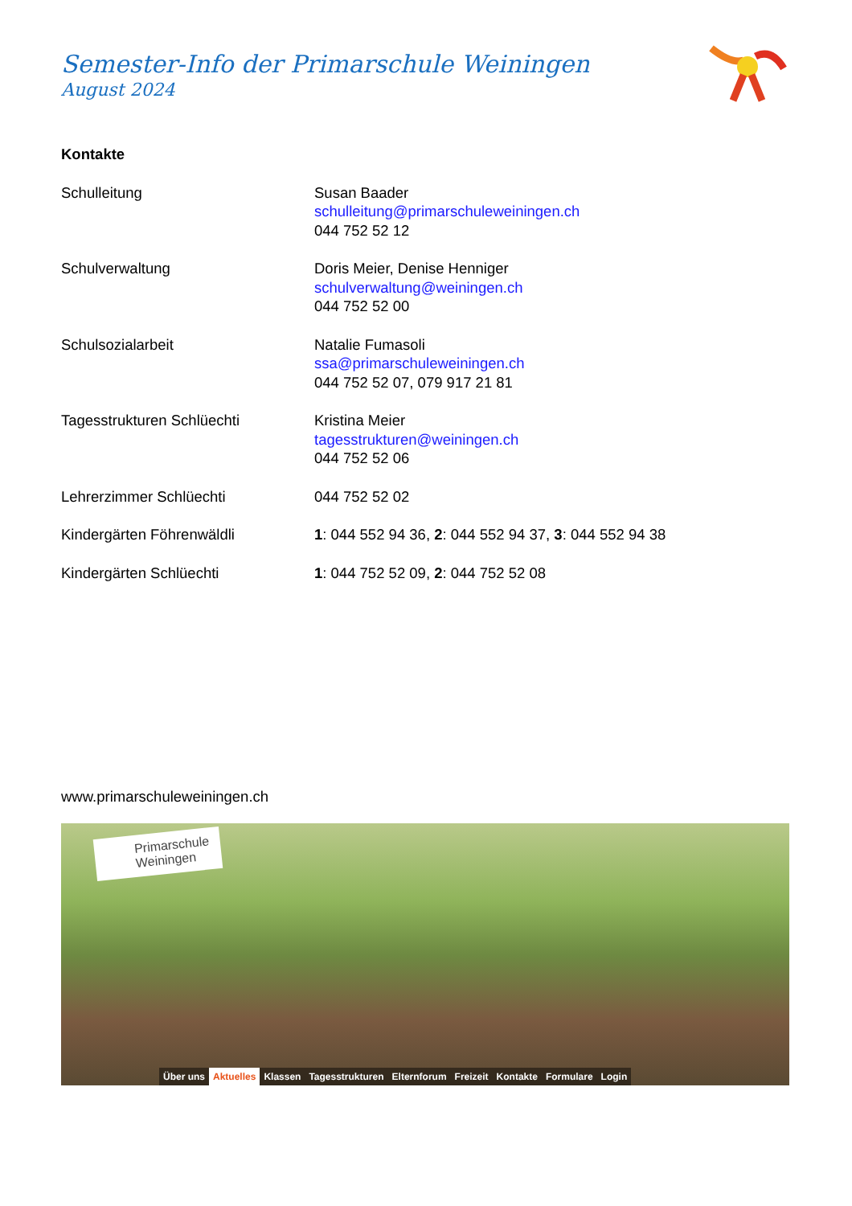Semester-Info der Primarschule Weiningen
August 2024
Kontakte
Schulleitung Susan Baader
schulleitung@primarschuleweiningen.ch
044 752 52 12
Schulverwaltung Doris Meier, Denise Henniger
schulverwaltung@weiningen.ch
044 752 52 00
Schulsozialarbeit Natalie Fumasoli
ssa@primarschuleweiningen.ch
044 752 52 07, 079 917 21 81
Tagesstrukturen Schlüechti Kristina Meier
tagesstrukturen@weiningen.ch
044 752 52 06
Lehrerzimmer Schlüechti 044 752 52 02
Kindergärten Föhrenwäldli 1: 044 552 94 36, 2: 044 552 94 37, 3: 044 552 94 38
Kindergärten Schlüechti 1: 044 752 52 09, 2: 044 752 52 08
www.primarschuleweiningen.ch
Primarschule
Weiningen
Über uns Aktuelles Klassen Tagesstrukturen Elternforum Freizeit Kontakte Formulare Login